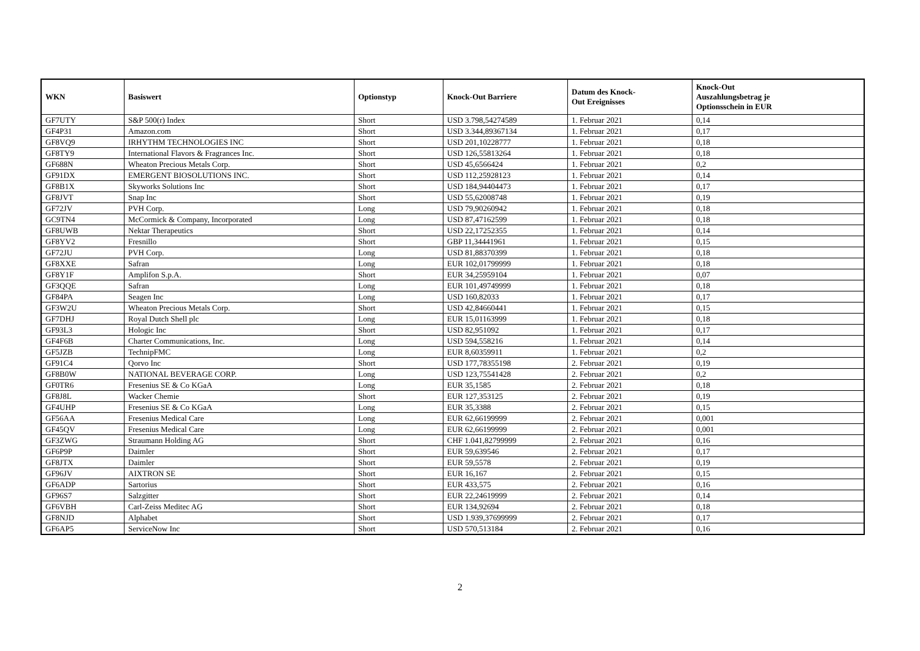| WKN | Basiswert | Optionstyp | Knock-Out Barriere | Datum des Knock- Out Ereignisses | Knock-Out Auszahlungsbetrag je Optionsschein in EUR |
| --- | --- | --- | --- | --- | --- |
| GF7UTY | S&P 500(r) Index | Short | USD 3.798,54274589 | 1. Februar 2021 | 0,14 |
| GF4P31 | Amazon.com | Short | USD 3.344,89367134 | 1. Februar 2021 | 0,17 |
| GF8VQ9 | IRHYTHM TECHNOLOGIES INC | Short | USD 201,10228777 | 1. Februar 2021 | 0,18 |
| GF8TY9 | International Flavors & Fragrances Inc. | Short | USD 126,55813264 | 1. Februar 2021 | 0,18 |
| GF688N | Wheaton Precious Metals Corp. | Short | USD 45,6566424 | 1. Februar 2021 | 0,2 |
| GF91DX | EMERGENT BIOSOLUTIONS INC. | Short | USD 112,25928123 | 1. Februar 2021 | 0,14 |
| GF8B1X | Skyworks Solutions Inc | Short | USD 184,94404473 | 1. Februar 2021 | 0,17 |
| GF8JVT | Snap Inc | Short | USD 55,62008748 | 1. Februar 2021 | 0,19 |
| GF72JV | PVH Corp. | Long | USD 79,90260942 | 1. Februar 2021 | 0,18 |
| GC9TN4 | McCormick & Company, Incorporated | Long | USD 87,47162599 | 1. Februar 2021 | 0,18 |
| GF8UWB | Nektar Therapeutics | Short | USD 22,17252355 | 1. Februar 2021 | 0,14 |
| GF8YV2 | Fresnillo | Short | GBP 11,34441961 | 1. Februar 2021 | 0,15 |
| GF72JU | PVH Corp. | Long | USD 81,88370399 | 1. Februar 2021 | 0,18 |
| GF8XXE | Safran | Long | EUR 102,01799999 | 1. Februar 2021 | 0,18 |
| GF8Y1F | Amplifon S.p.A. | Short | EUR 34,25959104 | 1. Februar 2021 | 0,07 |
| GF3QQE | Safran | Long | EUR 101,49749999 | 1. Februar 2021 | 0,18 |
| GF84PA | Seagen Inc | Long | USD 160,82033 | 1. Februar 2021 | 0,17 |
| GF3W2U | Wheaton Precious Metals Corp. | Short | USD 42,84660441 | 1. Februar 2021 | 0,15 |
| GF7DHJ | Royal Dutch Shell plc | Long | EUR 15,01163999 | 1. Februar 2021 | 0,18 |
| GF93L3 | Hologic Inc | Short | USD 82,951092 | 1. Februar 2021 | 0,17 |
| GF4F6B | Charter Communications, Inc. | Long | USD 594,558216 | 1. Februar 2021 | 0,14 |
| GF5JZB | TechnipFMC | Long | EUR 8,60359911 | 1. Februar 2021 | 0,2 |
| GF91C4 | Qorvo Inc | Short | USD 177,78355198 | 2. Februar 2021 | 0,19 |
| GF8B0W | NATIONAL BEVERAGE CORP. | Long | USD 123,75541428 | 2. Februar 2021 | 0,2 |
| GF0TR6 | Fresenius SE & Co KGaA | Long | EUR 35,1585 | 2. Februar 2021 | 0,18 |
| GF8J8L | Wacker Chemie | Short | EUR 127,353125 | 2. Februar 2021 | 0,19 |
| GF4UHP | Fresenius SE & Co KGaA | Long | EUR 35,3388 | 2. Februar 2021 | 0,15 |
| GF56AA | Fresenius Medical Care | Long | EUR 62,66199999 | 2. Februar 2021 | 0,001 |
| GF45QV | Fresenius Medical Care | Long | EUR 62,66199999 | 2. Februar 2021 | 0,001 |
| GF3ZWG | Straumann Holding AG | Short | CHF 1.041,82799999 | 2. Februar 2021 | 0,16 |
| GF6P9P | Daimler | Short | EUR 59,639546 | 2. Februar 2021 | 0,17 |
| GF8JTX | Daimler | Short | EUR 59,5578 | 2. Februar 2021 | 0,19 |
| GF96JV | AIXTRON SE | Short | EUR 16,167 | 2. Februar 2021 | 0,15 |
| GF6ADP | Sartorius | Short | EUR 433,575 | 2. Februar 2021 | 0,16 |
| GF96S7 | Salzgitter | Short | EUR 22,24619999 | 2. Februar 2021 | 0,14 |
| GF6VBH | Carl-Zeiss Meditec AG | Short | EUR 134,92694 | 2. Februar 2021 | 0,18 |
| GF8NJD | Alphabet | Short | USD 1.939,37699999 | 2. Februar 2021 | 0,17 |
| GF6AP5 | ServiceNow Inc | Short | USD 570,513184 | 2. Februar 2021 | 0,16 |
2